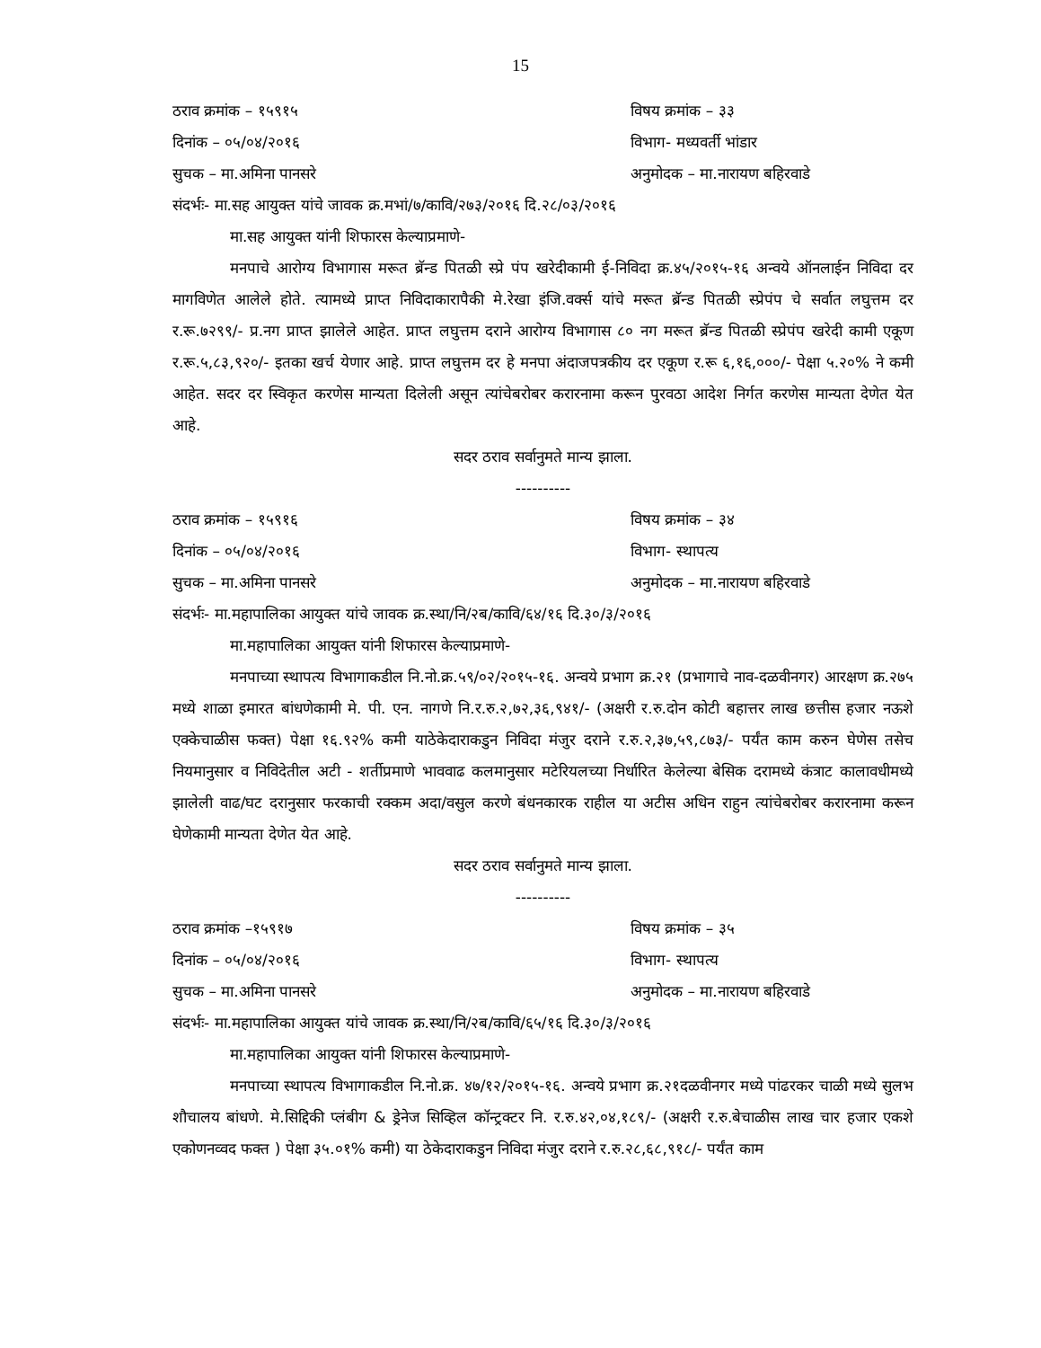15
ठराव क्रमांक – १५९१५ विषय क्रमांक – ३३
दिनांक – ०५/०४/२०१६ विभाग- मध्यवर्ती भांडार
सुचक – मा.अमिना पानसरे अनुमोदक – मा.नारायण बहिरवाडे
संदर्भः- मा.सह आयुक्त यांचे जावक क्र.मभां/७/कावि/२७३/२०१६ दि.२८/०३/२०१६
मा.सह आयुक्त यांनी शिफारस केल्याप्रमाणे-
मनपाचे आरोग्य विभागास मरूत ब्रॅन्ड पितळी स्प्रे पंप खरेदीकामी ई-निविदा क्र.४५/२०१५-१६ अन्वये ऑनलाईन निविदा दर मागविणेत आलेले होते. त्यामध्ये प्राप्त निविदाकारापैकी मे.रेखा इंजि.वर्क्स यांचे मरूत ब्रॅन्ड पितळी स्प्रेपंप चे सर्वात लघुत्तम दर र.रू.७२९९/- प्र.नग प्राप्त झालेले आहेत. प्राप्त लघुत्तम दराने आरोग्य विभागास ८० नग मरूत ब्रॅन्ड पितळी स्प्रेपंप खरेदी कामी एकूण र.रू.५,८३,९२०/- इतका खर्च येणार आहे. प्राप्त लघुत्तम दर हे मनपा अंदाजपत्रकीय दर एकूण र.रू ६,१६,०००/- पेक्षा ५.२०% ने कमी आहेत. सदर दर स्विकृत करणेस मान्यता दिलेली असून त्यांचेबरोबर करारनामा करून पुरवठा आदेश निर्गत करणेस मान्यता देणेत येत आहे.
सदर ठराव सर्वानुमते मान्य झाला.
----------
ठराव क्रमांक – १५९१६ विषय क्रमांक – ३४
दिनांक – ०५/०४/२०१६ विभाग- स्थापत्य
सुचक – मा.अमिना पानसरे अनुमोदक – मा.नारायण बहिरवाडे
संदर्भः- मा.महापालिका आयुक्त यांचे जावक क्र.स्था/नि/२ब/कावि/६४/१६ दि.३०/३/२०१६
मा.महापालिका आयुक्त यांनी शिफारस केल्याप्रमाणे-
मनपाच्या स्थापत्य विभागाकडील नि.नो.क्र.५९/०२/२०१५-१६. अन्वये प्रभाग क्र.२१ (प्रभागाचे नाव-दळवीनगर) आरक्षण क्र.२७५ मध्ये शाळा इमारत बांधणेकामी मे. पी. एन. नागणे नि.र.रु.२,७२,३६,९४१/- (अक्षरी र.रु.दोन कोटी बहात्तर लाख छत्तीस हजार नऊशे एक्केचाळीस फक्त) पेक्षा १६.९२% कमी याठेकेदाराकडुन निविदा मंजुर दराने र.रु.२,३७,५९,८७३/- पर्यंत काम करुन घेणेस तसेच नियमानुसार व निविदेतील अटी - शर्तीप्रमाणे भाववाढ कलमानुसार मटेरियलच्या निर्धारित केलेल्या बेसिक दरामध्ये कंत्राट कालावधीमध्ये झालेली वाढ/घट दरानुसार फरकाची रक्कम अदा/वसुल करणे बंधनकारक राहील या अटीस अधिन राहुन त्यांचेबरोबर करारनामा करून घेणेकामी मान्यता देणेत येत आहे.
सदर ठराव सर्वानुमते मान्य झाला.
----------
ठराव क्रमांक –१५९१७ विषय क्रमांक – ३५
दिनांक – ०५/०४/२०१६ विभाग- स्थापत्य
सुचक – मा.अमिना पानसरे अनुमोदक – मा.नारायण बहिरवाडे
संदर्भः- मा.महापालिका आयुक्त यांचे जावक क्र.स्था/नि/२ब/कावि/६५/१६ दि.३०/३/२०१६
मा.महापालिका आयुक्त यांनी शिफारस केल्याप्रमाणे-
मनपाच्या स्थापत्य विभागाकडील नि.नो.क्र. ४७/१२/२०१५-१६. अन्वये प्रभाग क्र.२१दळवीनगर मध्ये पांढरकर चाळी मध्ये सुलभ शौचालय बांधणे. मे.सिद्दिकी प्लंबीग & ड्रेनेज सिव्हिल कॉन्ट्रक्टर नि. र.रु.४२,०४,१८९/- (अक्षरी र.रु.बेचाळीस लाख चार हजार एकशे एकोणनव्वद फक्त ) पेक्षा ३५.०१% कमी) या ठेकेदाराकडुन निविदा मंजुर दराने र.रु.२८,६८,९१८/- पर्यंत काम